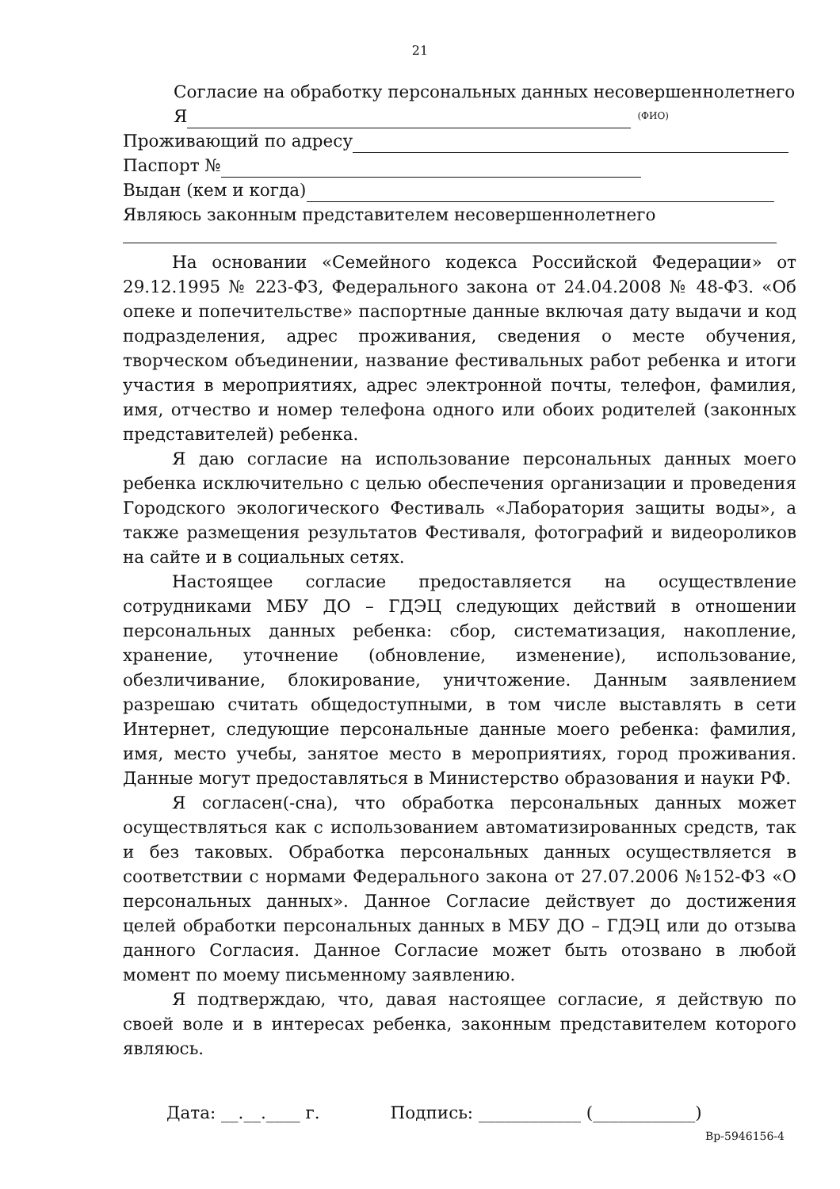21
Согласие на обработку персональных данных несовершеннолетнего
Я (ФИО)
Проживающий по адресу
Паспорт №
Выдан (кем и когда)
Являюсь законным представителем несовершеннолетнего
На основании «Семейного кодекса Российской Федерации» от 29.12.1995 № 223-ФЗ, Федерального закона от 24.04.2008 № 48-ФЗ. «Об опеке и попечительстве» паспортные данные включая дату выдачи и код подразделения, адрес проживания, сведения о месте обучения, творческом объединении, название фестивальных работ ребенка и итоги участия в мероприятиях, адрес электронной почты, телефон, фамилия, имя, отчество и номер телефона одного или обоих родителей (законных представителей) ребенка.
Я даю согласие на использование персональных данных моего ребенка исключительно с целью обеспечения организации и проведения Городского экологического Фестиваль «Лаборатория защиты воды», а также размещения результатов Фестиваля, фотографий и видеороликов на сайте и в социальных сетях.
Настоящее согласие предоставляется на осуществление сотрудниками МБУ ДО – ГДЭЦ следующих действий в отношении персональных данных ребенка: сбор, систематизация, накопление, хранение, уточнение (обновление, изменение), использование, обезличивание, блокирование, уничтожение. Данным заявлением разрешаю считать общедоступными, в том числе выставлять в сети Интернет, следующие персональные данные моего ребенка: фамилия, имя, место учебы, занятое место в мероприятиях, город проживания. Данные могут предоставляться в Министерство образования и науки РФ.
Я согласен(-сна), что обработка персональных данных может осуществляться как с использованием автоматизированных средств, так и без таковых. Обработка персональных данных осуществляется в соответствии с нормами Федерального закона от 27.07.2006 №152-ФЗ «О персональных данных». Данное Согласие действует до достижения целей обработки персональных данных в МБУ ДО – ГДЭЦ или до отзыва данного Согласия. Данное Согласие может быть отозвано в любой момент по моему письменному заявлению.
Я подтверждаю, что, давая настоящее согласие, я действую по своей воле и в интересах ребенка, законным представителем которого являюсь.
Дата: __.__.____ г. Подпись: ____________ (____________)
Вр-5946156-4